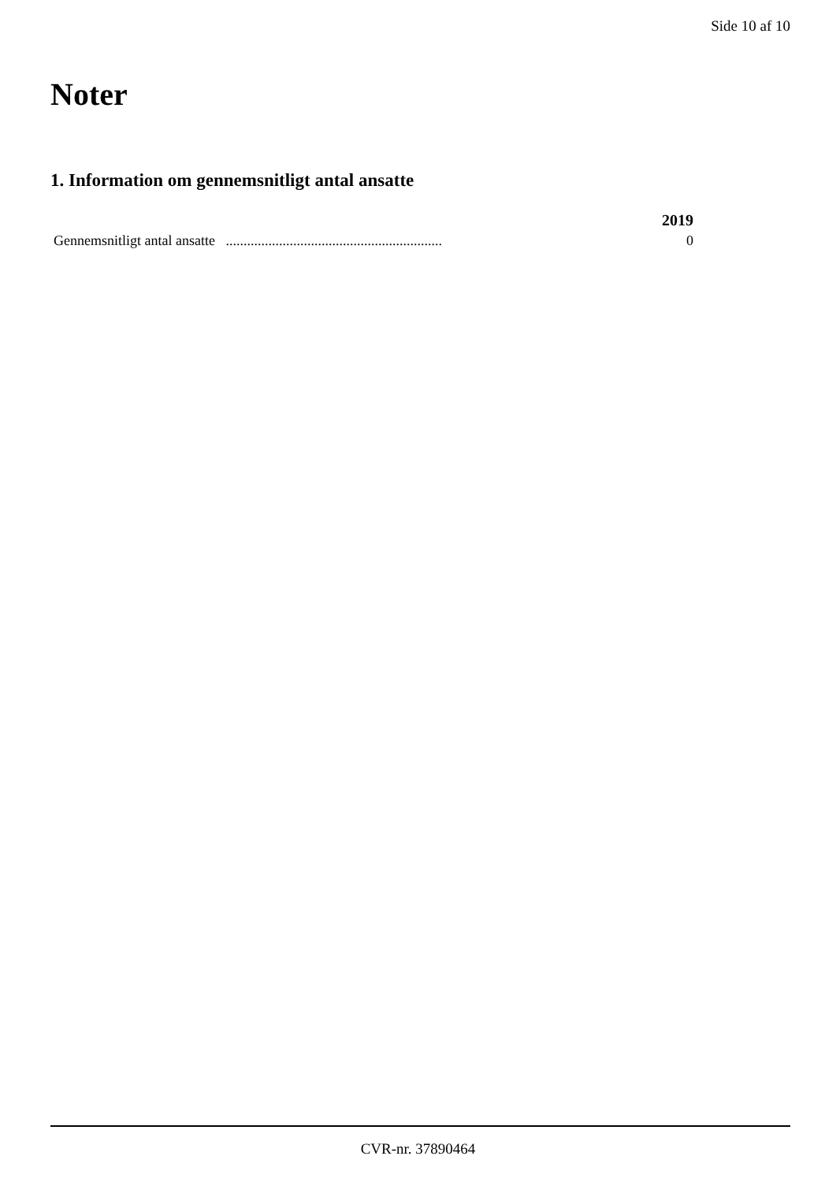Side 10 af 10
Noter
1. Information om gennemsnitligt antal ansatte
| | 2019 |
| --- | --- |
| Gennemsnitligt antal ansatte ............................................................. | 0 |
CVR-nr. 37890464